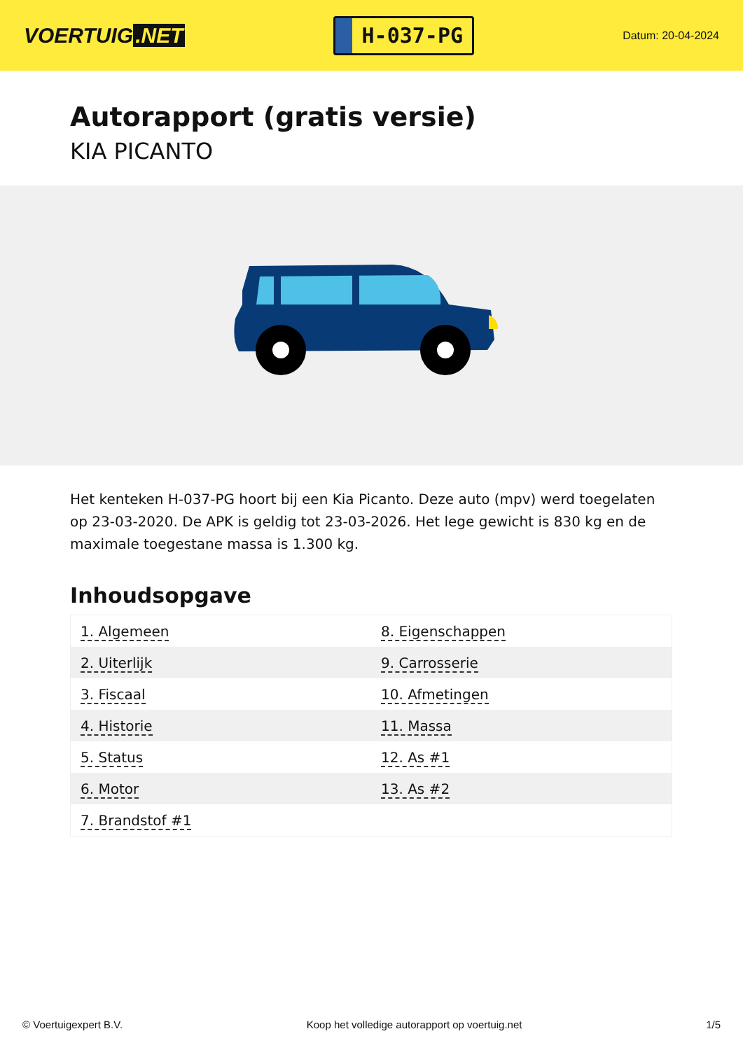VOERTUIG.NET
H-037-PG
Datum: 20-04-2024
Autorapport (gratis versie)
KIA PICANTO
Het kenteken H-037-PG hoort bij een Kia Picanto. Deze auto (mpv) werd toegelaten op 23-03-2020. De APK is geldig tot 23-03-2026. Het lege gewicht is 830 kg en de maximale toegestane massa is 1.300 kg.
Inhoudsopgave
| 1. Algemeen | 8. Eigenschappen |
| 2. Uiterlijk | 9. Carrosserie |
| 3. Fiscaal | 10. Afmetingen |
| 4. Historie | 11. Massa |
| 5. Status | 12. As #1 |
| 6. Motor | 13. As #2 |
| 7. Brandstof #1 | |
© Voertuigexpert B.V. Koop het volledige autorapport op voertuig.net 1/5